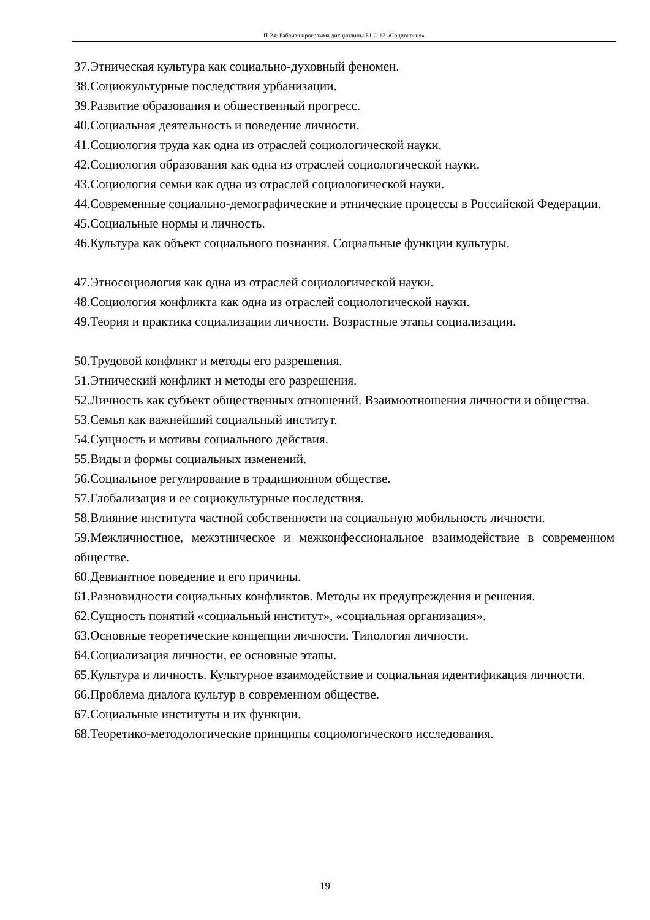П-24: Рабочая программа дисциплины Б1.О.12 «Социология»
37.Этническая культура как социально-духовный феномен.
38.Социокультурные последствия урбанизации.
39.Развитие образования и общественный прогресс.
40.Социальная деятельность и поведение личности.
41.Социология труда как одна из отраслей социологической науки.
42.Социология образования как одна из отраслей социологической науки.
43.Социология семьи как одна из отраслей социологической науки.
44.Современные социально-демографические и этнические процессы в Российской Федерации.
45.Социальные нормы и личность.
46.Культура как объект социального познания. Социальные функции культуры.
47.Этносоциология как одна из отраслей социологической науки.
48.Социология конфликта как одна из отраслей социологической науки.
49.Теория и практика социализации личности. Возрастные этапы социализации.
50.Трудовой конфликт и методы его разрешения.
51.Этнический конфликт и методы его разрешения.
52.Личность как субъект общественных отношений. Взаимоотношения личности и общества.
53.Семья как важнейший социальный институт.
54.Сущность и мотивы социального действия.
55.Виды и формы социальных изменений.
56.Социальное регулирование в традиционном обществе.
57.Глобализация и ее социокультурные последствия.
58.Влияние института частной собственности на социальную мобильность личности.
59.Межличностное, межэтническое и межконфессиональное взаимодействие в современном обществе.
60.Девиантное поведение и его причины.
61.Разновидности социальных конфликтов. Методы их предупреждения и решения.
62.Сущность понятий «социальный институт», «социальная организация».
63.Основные теоретические концепции личности. Типология личности.
64.Социализация личности, ее основные этапы.
65.Культура и личность. Культурное взаимодействие и социальная идентификация личности.
66.Проблема диалога культур в современном обществе.
67.Социальные институты и их функции.
68.Теоретико-методологические принципы социологического исследования.
19